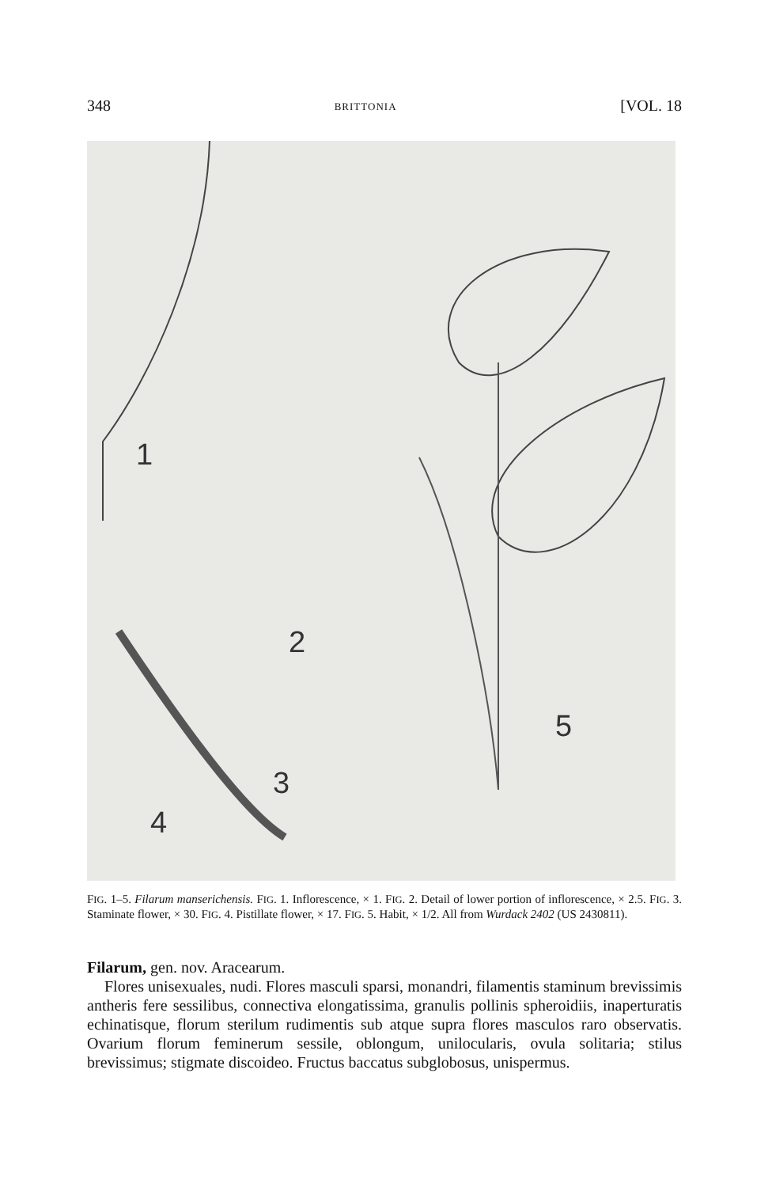348 BRITTONIA [VOL. 18
1
2
3
4
5
FIG. 1–5. Filarum manserichensis. FIG. 1. Inflorescence, × 1. FIG. 2. Detail of lower portion of inflorescence, × 2.5. FIG. 3. Staminate flower, × 30. FIG. 4. Pistillate flower, × 17. FIG. 5. Habit, × 1/2. All from Wurdack 2402 (US 2430811).
Filarum, gen. nov. Aracearum.
Flores unisexuales, nudi. Flores masculi sparsi, monandri, filamentis staminum brevissimis antheris fere sessilibus, connectiva elongatissima, granulis pollinis spheroidiis, inaperturatis echinatisque, florum sterilum rudimentis sub atque supra flores masculos raro observatis. Ovarium florum feminerum sessile, oblongum, unilocularis, ovula solitaria; stilus brevissimus; stigmate discoideo. Fructus baccatus subglobosus, unispermus.